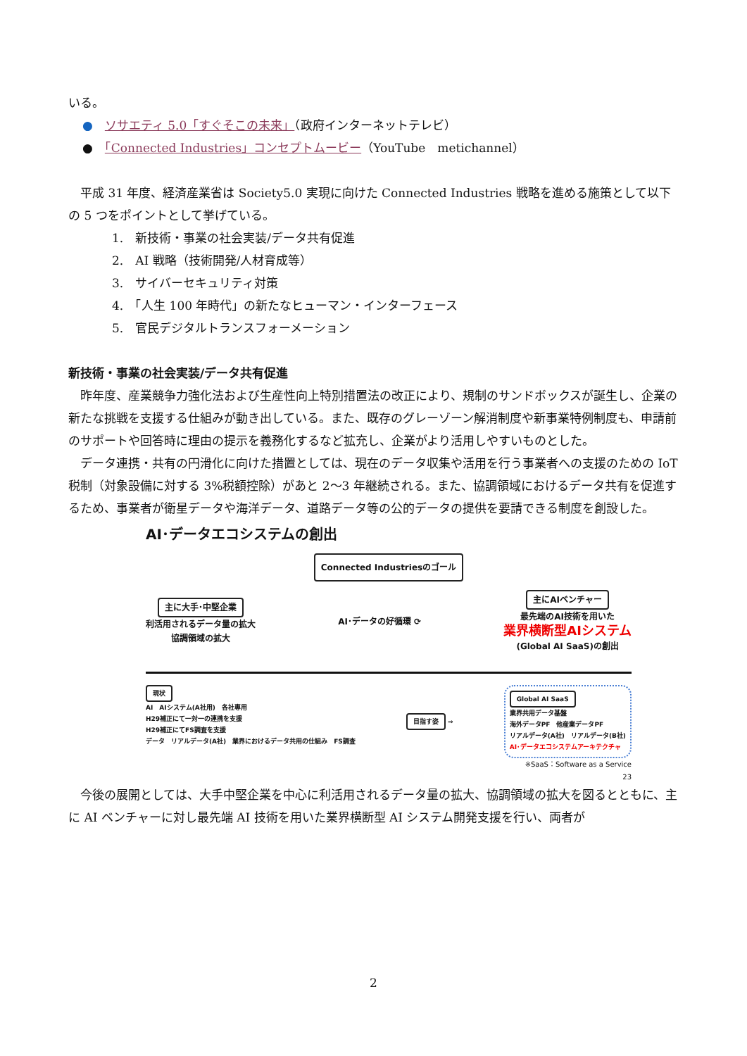いる。
●　ソサエティ 5.0「すぐそこの未来」（政府インターネットテレビ）
●　「Connected Industries」コンセプトムービー（YouTube　metichannel）
平成 31 年度、経済産業省は Society5.0 実現に向けた Connected Industries 戦略を進める施策として以下の 5 つをポイントとして挙げている。
1.　新技術・事業の社会実装/データ共有促進
2.　AI 戦略（技術開発/人材育成等）
3.　サイバーセキュリティ対策
4.　「人生 100 年時代」の新たなヒューマン・インターフェース
5.　官民デジタルトランスフォーメーション
新技術・事業の社会実装/データ共有促進
昨年度、産業競争力強化法および生産性向上特別措置法の改正により、規制のサンドボックスが誕生し、企業の新たな挑戦を支援する仕組みが動き出している。また、既存のグレーゾーン解消制度や新事業特例制度も、申請前のサポートや回答時に理由の提示を義務化するなど拡充し、企業がより活用しやすいものとした。
データ連携・共有の円滑化に向けた措置としては、現在のデータ収集や活用を行う事業者への支援のための IoT 税制（対象設備に対する 3%税額控除）があと 2～3 年継続される。また、協調領域におけるデータ共有を促進するため、事業者が衛星データや海洋データ、道路データ等の公的データの提供を要請できる制度を創設した。
AI･データエコシステムの創出
Connected Industriesのゴール
主に大手･中堅企業
利活用されるデータ量の拡大
協調領域の拡大
AI･データの好循環 ⟳
主にAIベンチャー
最先端のAI技術を用いた
業界横断型AIシステム
(Global AI SaaS)の創出
現状
AI　AIシステム(A社用)　各社専用
H29補正にて一対一の連携を支援
H29補正にてFS調査を支援
データ　リアルデータ(A社)　業界におけるデータ共用の仕組み　FS調査
目指す姿 ⇒
Global AI SaaS
業界共用データ基盤
海外データPF　他産業データPF
リアルデータ(A社)　リアルデータ(B社)
AI･データエコシステムアーキテクチャ
※SaaS：Software as a Service
23
今後の展開としては、大手中堅企業を中心に利活用されるデータ量の拡大、協調領域の拡大を図るとともに、主に AI ベンチャーに対し最先端 AI 技術を用いた業界横断型 AI システム開発支援を行い、両者が
2